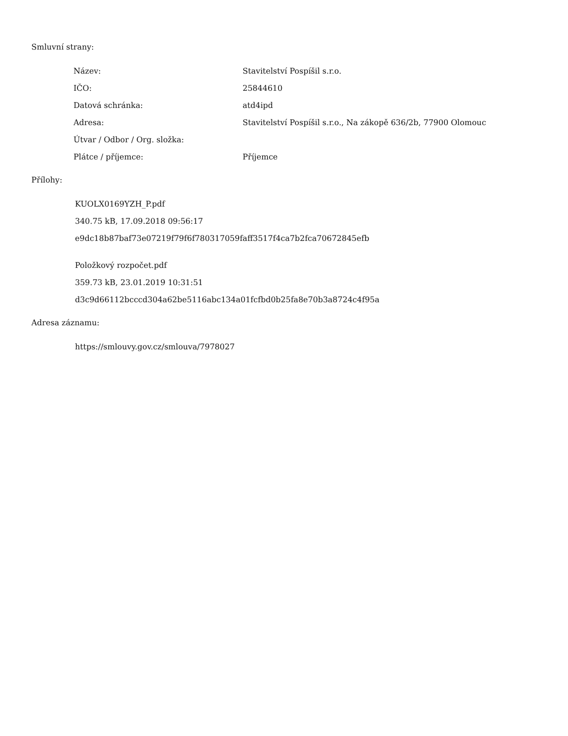Smluvní strany:
| Název: | Stavitelství Pospíšil s.r.o. |
| IČO: | 25844610 |
| Datová schránka: | atd4ipd |
| Adresa: | Stavitelství Pospíšil s.r.o., Na zákopě 636/2b, 77900 Olomouc |
| Útvar / Odbor / Org. složka: | |
| Plátce / příjemce: | Příjemce |
Přílohy:
KUOLX0169YZH_P.pdf
340.75 kB, 17.09.2018 09:56:17
e9dc18b87baf73e07219f79f6f780317059faff3517f4ca7b2fca70672845efb
Položkový rozpočet.pdf
359.73 kB, 23.01.2019 10:31:51
d3c9d66112bcccd304a62be5116abc134a01fcfbd0b25fa8e70b3a8724c4f95a
Adresa záznamu:
https://smlouvy.gov.cz/smlouva/7978027